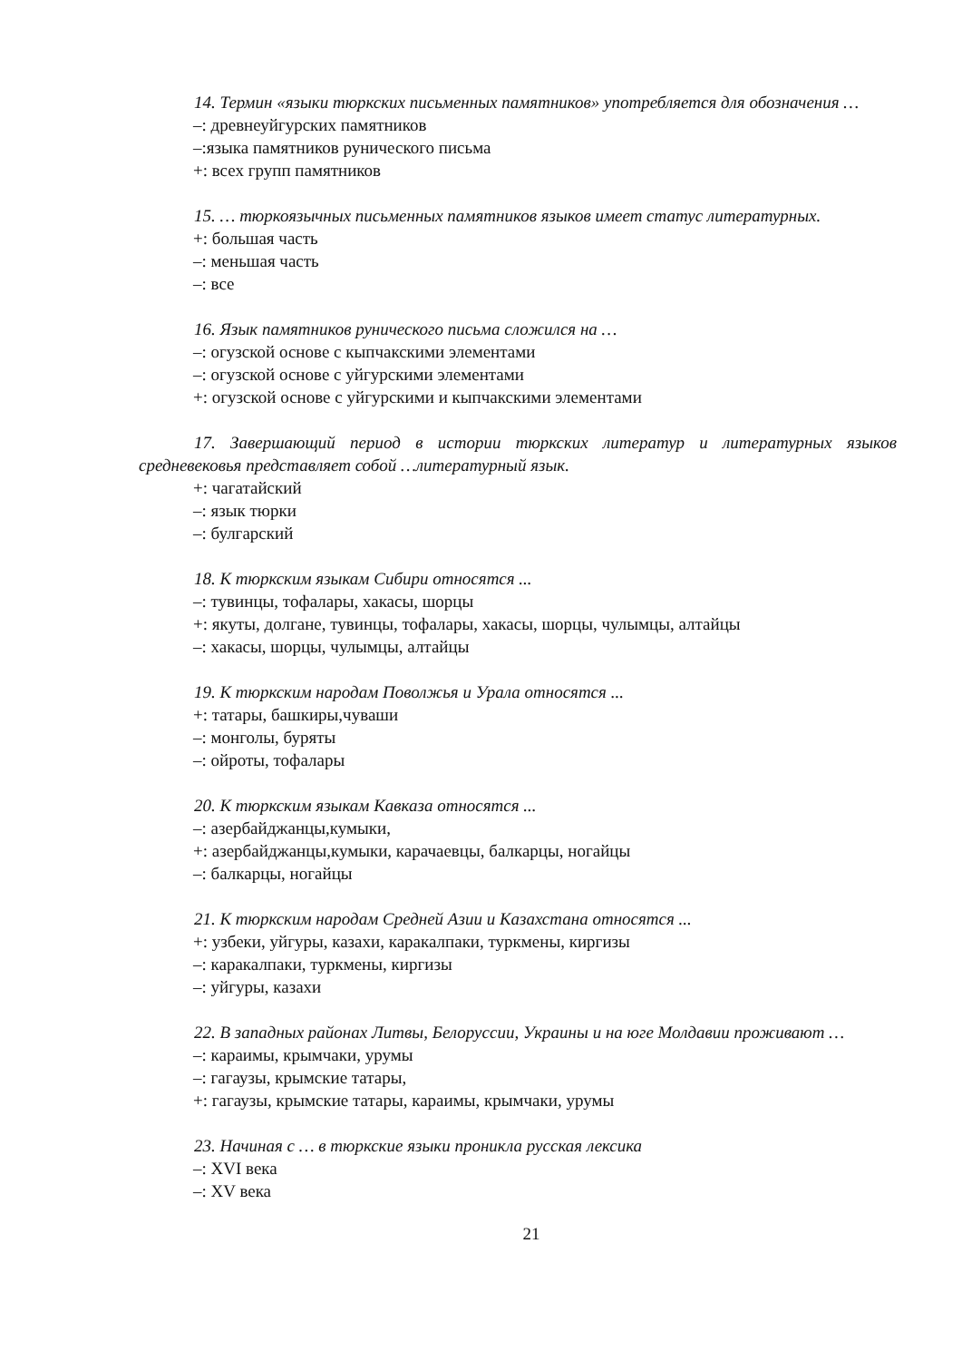14. Термин «языки тюркских письменных памятников» употребляется для обозначения …
–: древнеуйгурских памятников
–:языка памятников рунического письма
+: всех групп памятников
15. … тюркоязычных письменных памятников языков имеет статус литературных.
+: большая часть
–: меньшая часть
–: все
16. Язык памятников рунического письма сложился на …
–: огузской основе с кыпчакскими элементами
–: огузской основе с уйгурскими элементами
+: огузской основе с уйгурскими и кыпчакскими элементами
17. Завершающий период в истории тюркских литератур и литературных языков средневековья представляет собой …литературный язык.
+: чагатайский
–: язык тюрки
–: булгарский
18. К тюркским языкам Сибири относятся ...
–: тувинцы, тофалары, хакасы, шорцы
+: якуты, долгане, тувинцы, тофалары, хакасы, шорцы, чулымцы, алтайцы
–: хакасы, шорцы, чулымцы, алтайцы
19. К тюркским народам Поволжья и Урала относятся ...
+: татары, башкиры,чуваши
–: монголы, буряты
–: ойроты, тофалары
20. К тюркским языкам Кавказа относятся ...
–: азербайджанцы,кумыки,
+: азербайджанцы,кумыки, карачаевцы, балкарцы, ногайцы
–: балкарцы, ногайцы
21. К тюркским народам Средней Азии и Казахстана относятся ...
+: узбеки, уйгуры, казахи, каракалпаки, туркмены, киргизы
–: каракалпаки, туркмены, киргизы
–: уйгуры, казахи
22. В западных районах Литвы, Белоруссии, Украины и на юге Молдавии проживают …
–: караимы, крымчаки, урумы
–: гагаузы, крымские татары,
+: гагаузы, крымские татары, караимы, крымчаки, урумы
23. Начиная с … в тюркские языки проникла русская лексика
–: XVI века
–: XV века
21